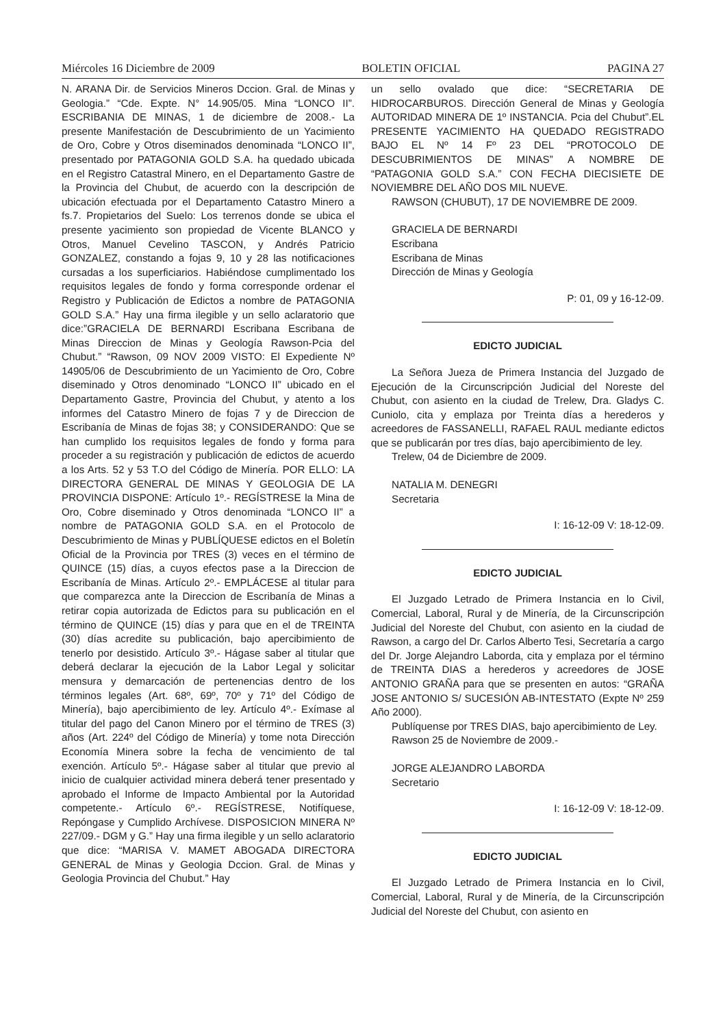Miércoles 16 Diciembre de 2009 BOLETIN OFICIAL PAGINA 27
N. ARANA Dir. de Servicios Mineros Dccion. Gral. de Minas y Geologia.” “Cde. Expte. N° 14.905/05. Mina “LONCO II”. ESCRIBANIA DE MINAS, 1 de diciembre de 2008.- La presente Manifestación de Descubrimiento de un Yacimiento de Oro, Cobre y Otros diseminados denominada “LONCO II”, presentado por PATAGONIA GOLD S.A. ha quedado ubicada en el Registro Catastral Minero, en el Departamento Gastre de la Provincia del Chubut, de acuerdo con la descripción de ubicación efectuada por el Departamento Catastro Minero a fs.7. Propietarios del Suelo: Los terrenos donde se ubica el presente yacimiento son propiedad de Vicente BLANCO y Otros, Manuel Cevelino TASCON, y Andrés Patricio GONZALEZ, constando a fojas 9, 10 y 28 las notificaciones cursadas a los superficiarios. Habiéndose cumplimentado los requisitos legales de fondo y forma corresponde ordenar el Registro y Publicación de Edictos a nombre de PATAGONIA GOLD S.A.” Hay una firma ilegible y un sello aclaratorio que dice:”GRACIELA DE BERNARDI Escribana Escribana de Minas Direccion de Minas y Geología Rawson-Pcia del Chubut.” “Rawson, 09 NOV 2009 VISTO: El Expediente Nº 14905/06 de Descubrimiento de un Yacimiento de Oro, Cobre diseminado y Otros denominado “LONCO II” ubicado en el Departamento Gastre, Provincia del Chubut, y atento a los informes del Catastro Minero de fojas 7 y de Direccion de Escribanía de Minas de fojas 38; y CONSIDERANDO: Que se han cumplido los requisitos legales de fondo y forma para proceder a su registración y publicación de edictos de acuerdo a los Arts. 52 y 53 T.O del Código de Minería. POR ELLO: LA DIRECTORA GENERAL DE MINAS Y GEOLOGIA DE LA PROVINCIA DISPONE: Artículo 1º.- REGÍSTRESE la Mina de Oro, Cobre diseminado y Otros denominada “LONCO II” a nombre de PATAGONIA GOLD S.A. en el Protocolo de Descubrimiento de Minas y PUBLÍQUESE edictos en el Boletín Oficial de la Provincia por TRES (3) veces en el término de QUINCE (15) días, a cuyos efectos pase a la Direccion de Escribanía de Minas. Artículo 2º.- EMPLÁCESE al titular para que comparezca ante la Direccion de Escribanía de Minas a retirar copia autorizada de Edictos para su publicación en el término de QUINCE (15) días y para que en el de TREINTA (30) días acredite su publicación, bajo apercibimiento de tenerlo por desistido. Artículo 3º.- Hágase saber al titular que deberá declarar la ejecución de la Labor Legal y solicitar mensura y demarcación de pertenencias dentro de los términos legales (Art. 68º, 69º, 70º y 71º del Código de Minería), bajo apercibimiento de ley. Artículo 4º.- Exímase al titular del pago del Canon Minero por el término de TRES (3) años (Art. 224º del Código de Minería) y tome nota Dirección Economía Minera sobre la fecha de vencimiento de tal exención. Artículo 5º.- Hágase saber al titular que previo al inicio de cualquier actividad minera deberá tener presentado y aprobado el Informe de Impacto Ambiental por la Autoridad competente.- Artículo 6º.- REGÍSTRESE, Notifíquese, Repóngase y Cumplido Archívese. DISPOSICION MINERA Nº 227/09.- DGM y G.” Hay una firma ilegible y un sello aclaratorio que dice: “MARISA V. MAMET ABOGADA DIRECTORA GENERAL de Minas y Geologia Dccion. Gral. de Minas y Geologia Provincia del Chubut.” Hay
un sello ovalado que dice: “SECRETARIA DE HIDROCARBUROS. Dirección General de Minas y Geología AUTORIDAD MINERA DE 1º INSTANCIA. Pcia del Chubut”.EL PRESENTE YACIMIENTO HA QUEDADO REGISTRADO BAJO EL Nº 14 Fº 23 DEL “PROTOCOLO DE DESCUBRIMIENTOS DE MINAS” A NOMBRE DE “PATAGONIA GOLD S.A.” CON FECHA DIECISIETE DE NOVIEMBRE DEL AÑO DOS MIL NUEVE.
RAWSON (CHUBUT), 17 DE NOVIEMBRE DE 2009.
GRACIELA DE BERNARDI
Escribana
Escribana de Minas
Dirección de Minas y Geología
P: 01, 09 y 16-12-09.
EDICTO JUDICIAL
La Señora Jueza de Primera Instancia del Juzgado de Ejecución de la Circunscripción Judicial del Noreste del Chubut, con asiento en la ciudad de Trelew, Dra. Gladys C. Cuniolo, cita y emplaza por Treinta días a herederos y acreedores de FASSANELLI, RAFAEL RAUL mediante edictos que se publicarán por tres días, bajo apercibimiento de ley.
Trelew, 04 de Diciembre de 2009.
NATALIA M. DENEGRI
Secretaria
I: 16-12-09 V: 18-12-09.
EDICTO JUDICIAL
El Juzgado Letrado de Primera Instancia en lo Civil, Comercial, Laboral, Rural y de Minería, de la Circunscripción Judicial del Noreste del Chubut, con asiento en la ciudad de Rawson, a cargo del Dr. Carlos Alberto Tesi, Secretaría a cargo del Dr. Jorge Alejandro Laborda, cita y emplaza por el término de TREINTA DIAS a herederos y acreedores de JOSE ANTONIO GRAÑA para que se presenten en autos: “GRAÑA JOSE ANTONIO S/ SUCESIÓN AB-INTESTATO (Expte Nº 259 Año 2000).
Publíquense por TRES DIAS, bajo apercibimiento de Ley.
Rawson 25 de Noviembre de 2009.-
JORGE ALEJANDRO LABORDA
Secretario
I: 16-12-09 V: 18-12-09.
EDICTO JUDICIAL
El Juzgado Letrado de Primera Instancia en lo Civil, Comercial, Laboral, Rural y de Minería, de la Circunscripción Judicial del Noreste del Chubut, con asiento en